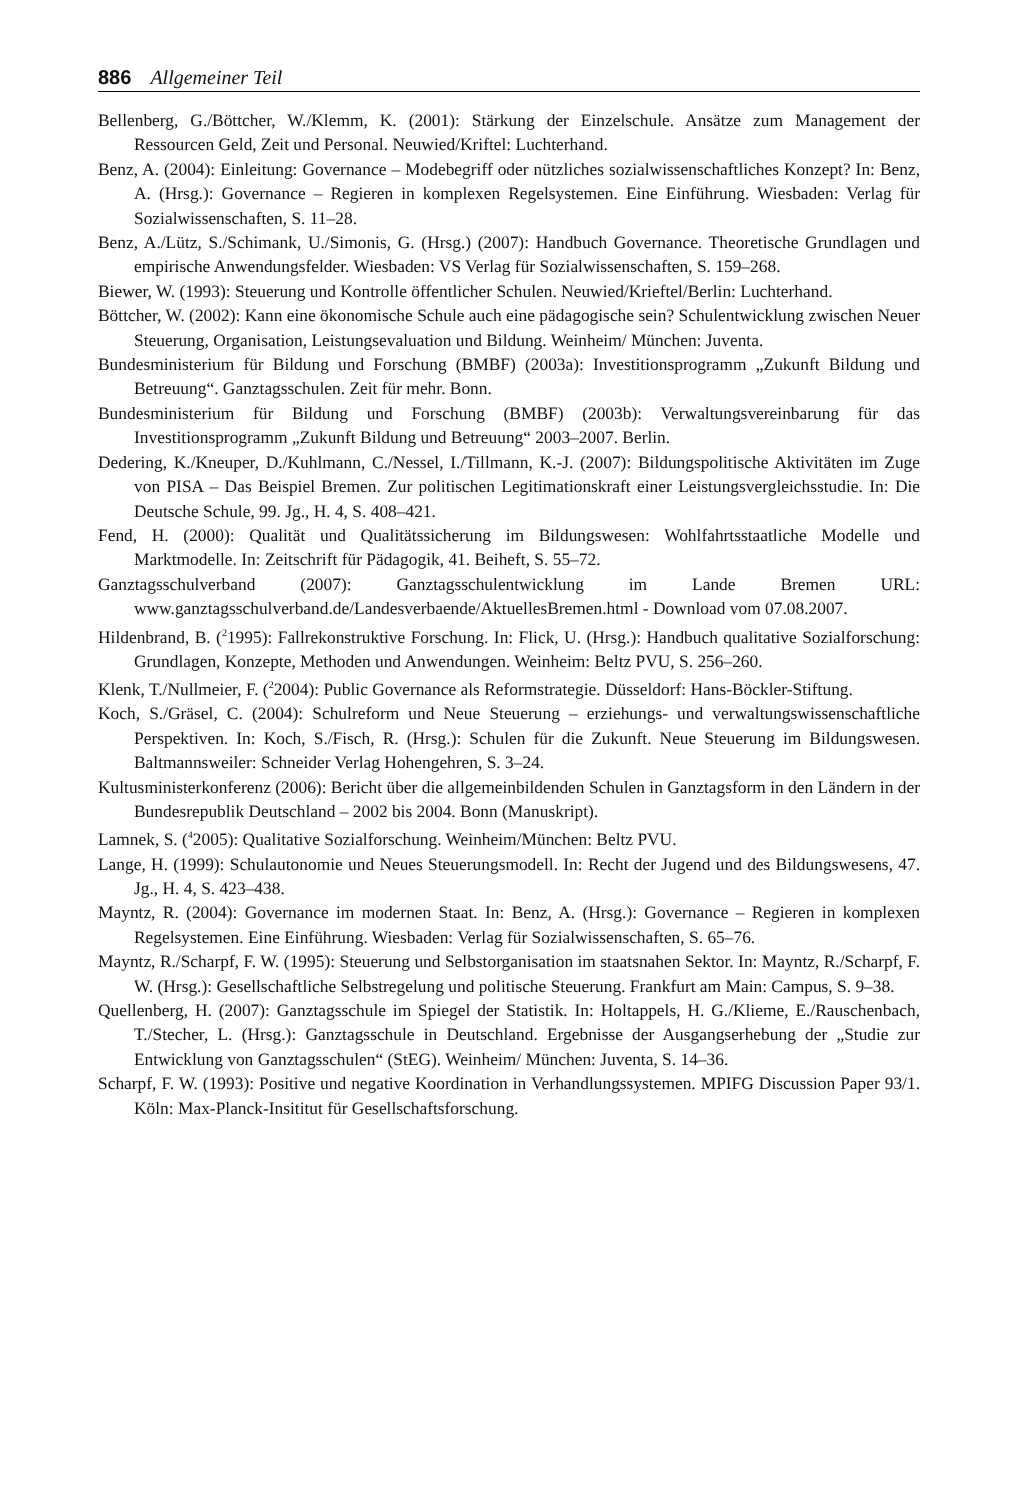886 Allgemeiner Teil
Bellenberg, G./Böttcher, W./Klemm, K. (2001): Stärkung der Einzelschule. Ansätze zum Management der Ressourcen Geld, Zeit und Personal. Neuwied/Kriftel: Luchterhand.
Benz, A. (2004): Einleitung: Governance – Modebegriff oder nützliches sozialwissenschaftliches Konzept? In: Benz, A. (Hrsg.): Governance – Regieren in komplexen Regelsystemen. Eine Einführung. Wiesbaden: Verlag für Sozialwissenschaften, S. 11–28.
Benz, A./Lütz, S./Schimank, U./Simonis, G. (Hrsg.) (2007): Handbuch Governance. Theoretische Grundlagen und empirische Anwendungsfelder. Wiesbaden: VS Verlag für Sozialwissenschaften, S. 159–268.
Biewer, W. (1993): Steuerung und Kontrolle öffentlicher Schulen. Neuwied/Krieftel/Berlin: Luchterhand.
Böttcher, W. (2002): Kann eine ökonomische Schule auch eine pädagogische sein? Schulentwicklung zwischen Neuer Steuerung, Organisation, Leistungsevaluation und Bildung. Weinheim/ München: Juventa.
Bundesministerium für Bildung und Forschung (BMBF) (2003a): Investitionsprogramm „Zukunft Bildung und Betreuung“. Ganztagsschulen. Zeit für mehr. Bonn.
Bundesministerium für Bildung und Forschung (BMBF) (2003b): Verwaltungsvereinbarung für das Investitionsprogramm „Zukunft Bildung und Betreuung“ 2003–2007. Berlin.
Dedering, K./Kneuper, D./Kuhlmann, C./Nessel, I./Tillmann, K.-J. (2007): Bildungspolitische Aktivitäten im Zuge von PISA – Das Beispiel Bremen. Zur politischen Legitimationskraft einer Leistungsvergleichsstudie. In: Die Deutsche Schule, 99. Jg., H. 4, S. 408–421.
Fend, H. (2000): Qualität und Qualitätssicherung im Bildungswesen: Wohlfahrtsstaatliche Modelle und Marktmodelle. In: Zeitschrift für Pädagogik, 41. Beiheft, S. 55–72.
Ganztagsschulverband (2007): Ganztagsschulentwicklung im Lande Bremen URL: www.ganztagsschulverband.de/Landesverbaende/AktuellesBremen.html - Download vom 07.08.2007.
Hildenbrand, B. (<sup>2</sup>1995): Fallrekonstruktive Forschung. In: Flick, U. (Hrsg.): Handbuch qualitative Sozialforschung: Grundlagen, Konzepte, Methoden und Anwendungen. Weinheim: Beltz PVU, S. 256–260.
Klenk, T./Nullmeier, F. (<sup>2</sup>2004): Public Governance als Reformstrategie. Düsseldorf: Hans-Böckler-Stiftung.
Koch, S./Gräsel, C. (2004): Schulreform und Neue Steuerung – erziehungs- und verwaltungswissenschaftliche Perspektiven. In: Koch, S./Fisch, R. (Hrsg.): Schulen für die Zukunft. Neue Steuerung im Bildungswesen. Baltmannsweiler: Schneider Verlag Hohengehren, S. 3–24.
Kultusministerkonferenz (2006): Bericht über die allgemeinbildenden Schulen in Ganztagsform in den Ländern in der Bundesrepublik Deutschland – 2002 bis 2004. Bonn (Manuskript).
Lamnek, S. (<sup>4</sup>2005): Qualitative Sozialforschung. Weinheim/München: Beltz PVU.
Lange, H. (1999): Schulautonomie und Neues Steuerungsmodell. In: Recht der Jugend und des Bildungswesens, 47. Jg., H. 4, S. 423–438.
Mayntz, R. (2004): Governance im modernen Staat. In: Benz, A. (Hrsg.): Governance – Regieren in komplexen Regelsystemen. Eine Einführung. Wiesbaden: Verlag für Sozialwissenschaften, S. 65–76.
Mayntz, R./Scharpf, F. W. (1995): Steuerung und Selbstorganisation im staatsnahen Sektor. In: Mayntz, R./Scharpf, F. W. (Hrsg.): Gesellschaftliche Selbstregelung und politische Steuerung. Frankfurt am Main: Campus, S. 9–38.
Quellenberg, H. (2007): Ganztagsschule im Spiegel der Statistik. In: Holtappels, H. G./Klieme, E./Rauschenbach, T./Stecher, L. (Hrsg.): Ganztagsschule in Deutschland. Ergebnisse der Ausgangserhebung der „Studie zur Entwicklung von Ganztagsschulen“ (StEG). Weinheim/ München: Juventa, S. 14–36.
Scharpf, F. W. (1993): Positive und negative Koordination in Verhandlungssystemen. MPIFG Discussion Paper 93/1. Köln: Max-Planck-Insititut für Gesellschaftsforschung.